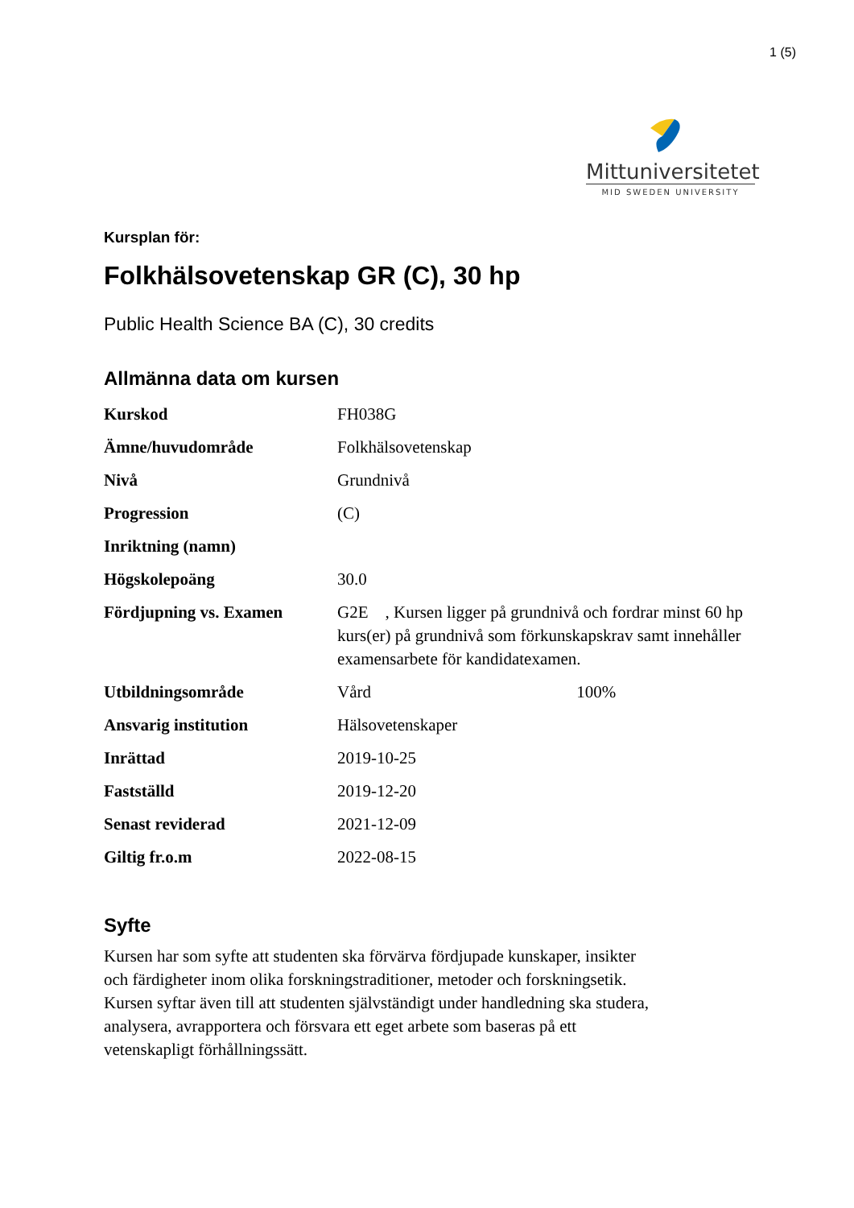1 (5)
Mittuniversitetet
MID SWEDEN UNIVERSITY
Kursplan för:
Folkhälsovetenskap GR (C), 30 hp
Public Health Science BA (C), 30 credits
Allmänna data om kursen
| Kurskod | FH038G |
| Ämne/huvudområde | Folkhälsovetenskap |
| Nivå | Grundnivå |
| Progression | (C) |
| Inriktning (namn) | |
| Högskolepoäng | 30.0 |
| Fördjupning vs. Examen | G2E , Kursen ligger på grundnivå och fordrar minst 60 hp kurs(er) på grundnivå som förkunskapskrav samt innehåller examensarbete för kandidatexamen. |
| Utbildningsområde | Vård 100% |
| Ansvarig institution | Hälsovetenskaper |
| Inrättad | 2019-10-25 |
| Fastställd | 2019-12-20 |
| Senast reviderad | 2021-12-09 |
| Giltig fr.o.m | 2022-08-15 |
Syfte
Kursen har som syfte att studenten ska förvärva fördjupade kunskaper, insikter
och färdigheter inom olika forskningstraditioner, metoder och forskningsetik.
Kursen syftar även till att studenten självständigt under handledning ska studera,
analysera, avrapportera och försvara ett eget arbete som baseras på ett
vetenskapligt förhållningssätt.